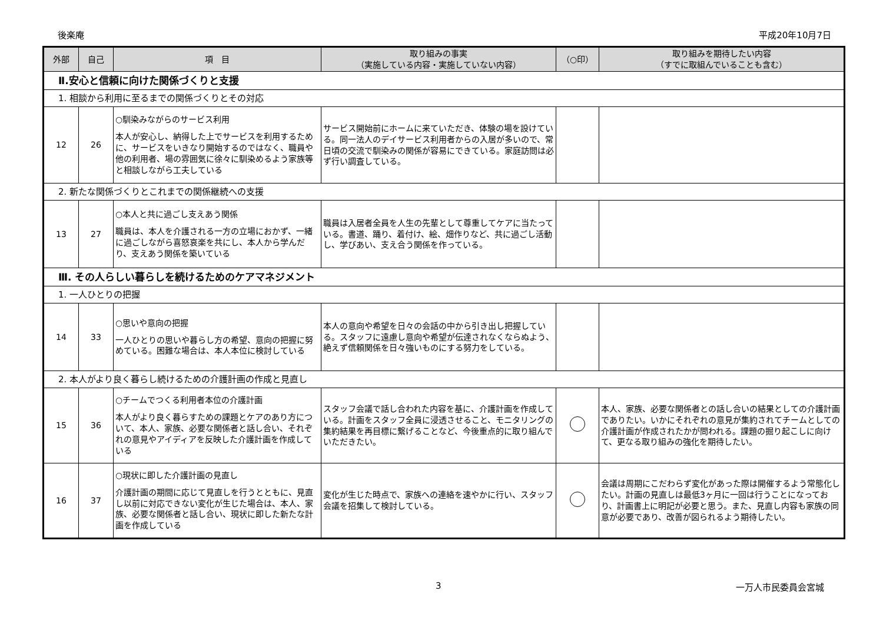後楽庵 平成20年10月7日
| 外部 | 自己 | 項 目 | 取り組みの事実 （実施している内容・実施していない内容） | （○印） | 取り組みを期待したい内容 （すでに取組んでいることも含む） |
| --- | --- | --- | --- | --- | --- |
| Ⅱ.安心と信頼に向けた関係づくりと支援 | | | | | |
| 1. 相談から利用に至るまでの関係づくりとその対応 | | | | | |
| 12 | 26 | ○馴染みながらのサービス利用 本人が安心し、納得した上でサービスを利用するために、サービスをいきなり開始するのではなく、職員や他の利用者、場の雰囲気に徐々に馴染めるよう家族等と相談しながら工夫している | サービス開始前にホームに来ていただき、体験の場を設けている。同一法人のデイサービス利用者からの入居が多いので、常日頃の交流で馴染みの関係が容易にできている。家庭訪問は必ず行い調査している。 | | |
| 2. 新たな関係づくりとこれまでの関係継続への支援 | | | | | |
| 13 | 27 | ○本人と共に過ごし支えあう関係 職員は、本人を介護される一方の立場におかず、一緒に過ごしながら喜怒哀楽を共にし、本人から学んだり、支えあう関係を築いている | 職員は入居者全員を人生の先輩として尊重してケアに当たっている。書道、踊り、着付け、絵、畑作りなど、共に過ごし活動し、学びあい、支え合う関係を作っている。 | | |
| Ⅲ. その人らしい暮らしを続けるためのケアマネジメント | | | | | |
| 1. 一人ひとりの把握 | | | | | |
| 14 | 33 | ○思いや意向の把握 一人ひとりの思いや暮らし方の希望、意向の把握に努めている。困難な場合は、本人本位に検討している | 本人の意向や希望を日々の会話の中から引き出し把握している。スタッフに遠慮し意向や希望が伝達されなくならぬよう、絶えず信頼関係を日々強いものにする努力をしている。 | | |
| 2. 本人がより良く暮らし続けるための介護計画の作成と見直し | | | | | |
| 15 | 36 | ○チームでつくる利用者本位の介護計画 本人がより良く暮らすための課題とケアのあり方について、本人、家族、必要な関係者と話し合い、それぞれの意見やアイディアを反映した介護計画を作成している | スタッフ会議で話し合われた内容を基に、介護計画を作成している。計画をスタッフ全員に浸透させること、モニタリングの集約結果を再目標に繋げることなど、今後重点的に取り組んでいただきたい。 | | 本人、家族、必要な関係者との話し合いの結果としての介護計画でありたい。いかにそれぞれの意見が集約されてチームとしての介護計画が作成されたかが問われる。課題の掘り起こしに向けて、更なる取り組みの強化を期待したい。 |
| 16 | 37 | ○現状に即した介護計画の見直し 介護計画の期間に応じて見直しを行うとともに、見直し以前に対応できない変化が生じた場合は、本人、家族、必要な関係者と話し合い、現状に即した新たな計画を作成している | 変化が生じた時点で、家族への連絡を速やかに行い、スタッフ会議を招集して検討している。 | | 会議は周期にこだわらず変化があった際は開催するよう常態化したい。計画の見直しは最低3ヶ月に一回は行うことになっており、計画書上に明記が必要と思う。また、見直し内容も家族の同意が必要であり、改善が図られるよう期待したい。 |
3 一万人市民委員会宮城